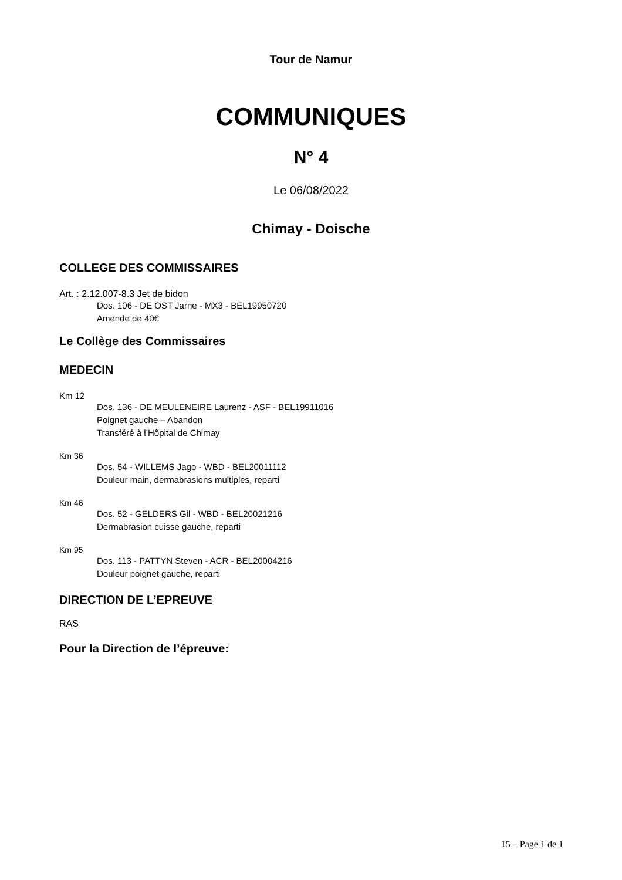Tour de Namur
COMMUNIQUES
N° 4
Le 06/08/2022
Chimay - Doische
COLLEGE DES COMMISSAIRES
Art. : 2.12.007-8.3 Jet de bidon
Dos. 106 - DE OST Jarne - MX3 - BEL19950720
Amende de 40€
Le Collège des Commissaires
MEDECIN
Km 12
Dos. 136 - DE MEULENEIRE Laurenz - ASF - BEL19911016
Poignet gauche – Abandon
Transféré à l’Hôpital de Chimay
Km 36
Dos. 54 - WILLEMS Jago - WBD - BEL20011112
Douleur main, dermabrasions multiples, reparti
Km 46
Dos. 52 - GELDERS Gil - WBD - BEL20021216
Dermabrasion cuisse gauche, reparti
Km 95
Dos. 113 - PATTYN Steven - ACR - BEL20004216
Douleur poignet gauche, reparti
DIRECTION DE L’EPREUVE
RAS
Pour la Direction de l’épreuve:
15 – Page 1 de 1